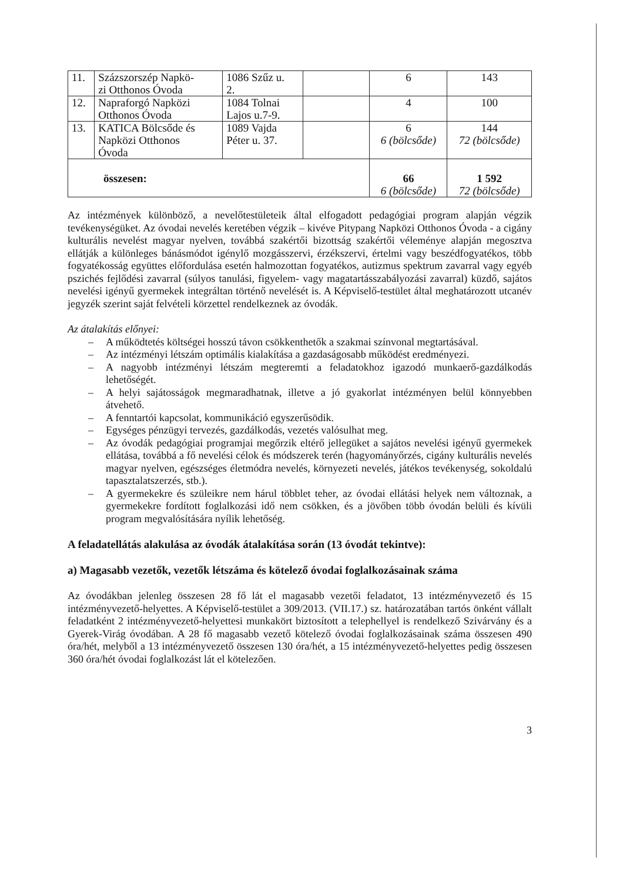| 11. | Százszorszép Napkö- zi Otthonos Óvoda | 1086 Szűz u. 2. | | 6 | 143 |
| 12. | Napraforgó Napközi Otthonos Óvoda | 1084 Tolnai Lajos u.7-9. | | 4 | 100 |
| 13. | KATICA Bölcsőde és Napközi Otthonos Óvoda | 1089 Vajda Péter u. 37. | | 6 6 (bölcsőde) | 144 72 (bölcsőde) |
| összesen: | | | | 66 6 (bölcsőde) | 1 592 72 (bölcsőde) |
Az intézmények különböző, a nevelőtestületeik által elfogadott pedagógiai program alapján végzik tevékenységüket. Az óvodai nevelés keretében végzik – kivéve Pitypang Napközi Otthonos Óvoda - a cigány kulturális nevelést magyar nyelven, továbbá szakértői bizottság szakértői véleménye alapján megosztva ellátják a különleges bánásmódot igénylő mozgásszervi, érzékszervi, értelmi vagy beszédfogyatékos, több fogyatékosság együttes előfordulása esetén halmozottan fogyatékos, autizmus spektrum zavarral vagy egyéb pszichés fejlődési zavarral (súlyos tanulási, figyelem- vagy magatartásszabályozási zavarral) küzdő, sajátos nevelési igényű gyermekek integráltan történő nevelését is. A Képviselő-testület által meghatározott utcanév jegyzék szerint saját felvételi körzettel rendelkeznek az óvodák.
Az átalakítás előnyei:
– A működtetés költségei hosszú távon csökkenthetők a szakmai színvonal megtartásával.
– Az intézményi létszám optimális kialakítása a gazdaságosabb működést eredményezi.
– A nagyobb intézményi létszám megteremti a feladatokhoz igazodó munkaerő-gazdálkodás lehetőségét.
– A helyi sajátosságok megmaradhatnak, illetve a jó gyakorlat intézményen belül könnyebben átvehető.
– A fenntartói kapcsolat, kommunikáció egyszerűsödik.
– Egységes pénzügyi tervezés, gazdálkodás, vezetés valósulhat meg.
– Az óvodák pedagógiai programjai megőrzik eltérő jellegüket a sajátos nevelési igényű gyermekek ellátása, továbbá a fő nevelési célok és módszerek terén (hagyományőrzés, cigány kulturális nevelés magyar nyelven, egészséges életmódra nevelés, környezeti nevelés, játékos tevékenység, sokoldalú tapasztalatszerzés, stb.).
– A gyermekekre és szüleikre nem hárul többlet teher, az óvodai ellátási helyek nem változnak, a gyermekekre fordított foglalkozási idő nem csökken, és a jövőben több óvodán belüli és kívüli program megvalósítására nyílik lehetőség.
A feladatellátás alakulása az óvodák átalakítása során (13 óvodát tekintve):
a) Magasabb vezetők, vezetők létszáma és kötelező óvodai foglalkozásainak száma
Az óvodákban jelenleg összesen 28 fő lát el magasabb vezetői feladatot, 13 intézményvezető és 15 intézményvezető-helyettes. A Képviselő-testület a 309/2013. (VII.17.) sz. határozatában tartós önként vállalt feladatként 2 intézményvezető-helyettesi munkakört biztosított a telephellyel is rendelkező Szivárvány és a Gyerek-Virág óvodában. A 28 fő magasabb vezető kötelező óvodai foglalkozásainak száma összesen 490 óra/hét, melyből a 13 intézményvezető összesen 130 óra/hét, a 15 intézményvezető-helyettes pedig összesen 360 óra/hét óvodai foglalkozást lát el kötelezően.
3